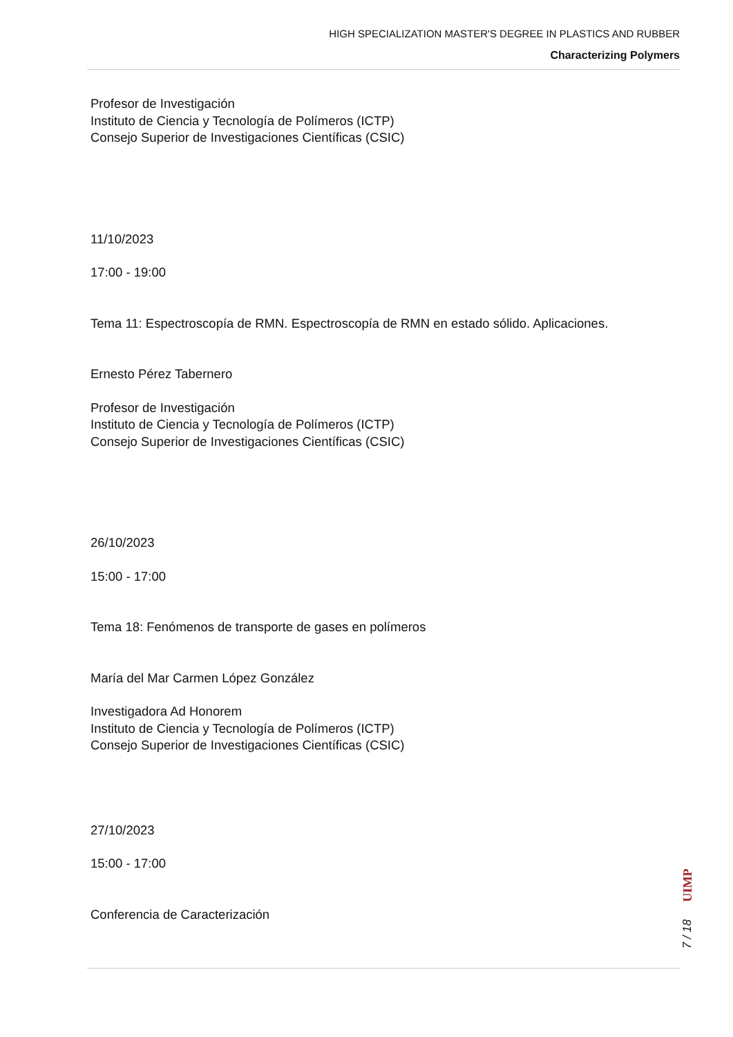HIGH SPECIALIZATION MASTER'S DEGREE IN PLASTICS AND RUBBER
Characterizing Polymers
Profesor de Investigación
Instituto de Ciencia y Tecnología de Polímeros (ICTP)
Consejo Superior de Investigaciones Científicas (CSIC)
11/10/2023
17:00 - 19:00
Tema 11: Espectroscopía de RMN. Espectroscopía de RMN en estado sólido. Aplicaciones.
Ernesto Pérez Tabernero
Profesor de Investigación
Instituto de Ciencia y Tecnología de Polímeros (ICTP)
Consejo Superior de Investigaciones Científicas (CSIC)
26/10/2023
15:00 - 17:00
Tema 18: Fenómenos de transporte de gases en polímeros
María del Mar Carmen López González
Investigadora Ad Honorem
Instituto de Ciencia y Tecnología de Polímeros (ICTP)
Consejo Superior de Investigaciones Científicas (CSIC)
27/10/2023
15:00 - 17:00
Conferencia de Caracterización
UIMP
7 / 18